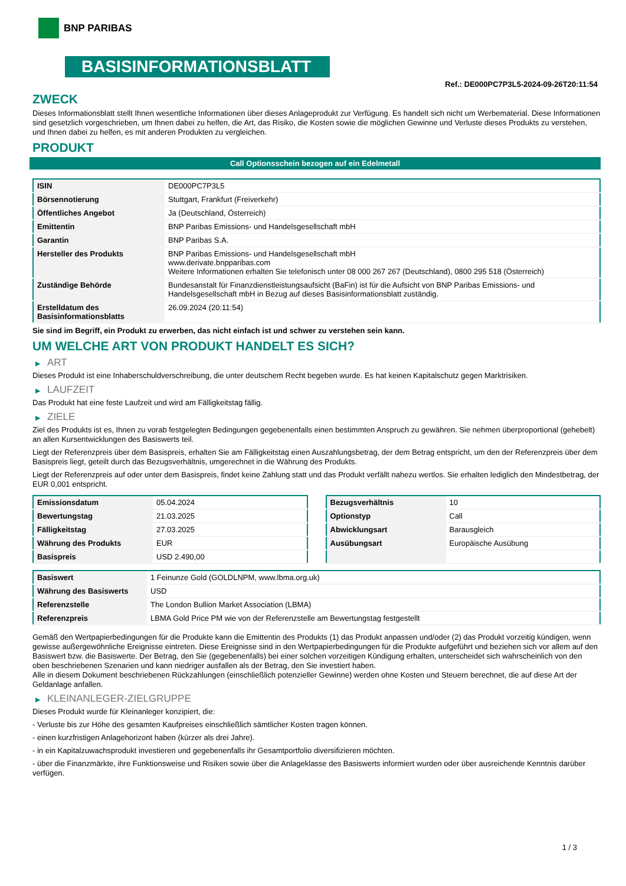BNP PARIBAS
BASISINFORMATIONSBLATT
Ref.: DE000PC7P3L5-2024-09-26T20:11:54
ZWECK
Dieses Informationsblatt stellt Ihnen wesentliche Informationen über dieses Anlageprodukt zur Verfügung. Es handelt sich nicht um Werbematerial. Diese Informationen sind gesetzlich vorgeschrieben, um Ihnen dabei zu helfen, die Art, das Risiko, die Kosten sowie die möglichen Gewinne und Verluste dieses Produkts zu verstehen, und Ihnen dabei zu helfen, es mit anderen Produkten zu vergleichen.
PRODUKT
Call Optionsschein bezogen auf ein Edelmetall
| ISIN | DE000PC7P3L5 |
| Börsennotierung | Stuttgart, Frankfurt (Freiverkehr) |
| Öffentliches Angebot | Ja (Deutschland, Österreich) |
| Emittentin | BNP Paribas Emissions- und Handelsgesellschaft mbH |
| Garantin | BNP Paribas S.A. |
| Hersteller des Produkts | BNP Paribas Emissions- und Handelsgesellschaft mbH www.derivate.bnpparibas.com Weitere Informationen erhalten Sie telefonisch unter 08 000 267 267 (Deutschland), 0800 295 518 (Österreich) |
| Zuständige Behörde | Bundesanstalt für Finanzdienstleistungsaufsicht (BaFin) ist für die Aufsicht von BNP Paribas Emissions- und Handelsgesellschaft mbH in Bezug auf dieses Basisinformationsblatt zuständig. |
| Erstelldatum des Basisinformationsblatts | 26.09.2024 (20:11:54) |
Sie sind im Begriff, ein Produkt zu erwerben, das nicht einfach ist und schwer zu verstehen sein kann.
UM WELCHE ART VON PRODUKT HANDELT ES SICH?
▶ ART
Dieses Produkt ist eine Inhaberschuldverschreibung, die unter deutschem Recht begeben wurde. Es hat keinen Kapitalschutz gegen Marktrisiken.
▶ LAUFZEIT
Das Produkt hat eine feste Laufzeit und wird am Fälligkeitstag fällig.
▶ ZIELE
Ziel des Produkts ist es, Ihnen zu vorab festgelegten Bedingungen gegebenenfalls einen bestimmten Anspruch zu gewähren. Sie nehmen überproportional (gehebelt) an allen Kursentwicklungen des Basiswerts teil.
Liegt der Referenzpreis über dem Basispreis, erhalten Sie am Fälligkeitstag einen Auszahlungsbetrag, der dem Betrag entspricht, um den der Referenzpreis über dem Basispreis liegt, geteilt durch das Bezugsverhältnis, umgerechnet in die Währung des Produkts.
Liegt der Referenzpreis auf oder unter dem Basispreis, findet keine Zahlung statt und das Produkt verfällt nahezu wertlos. Sie erhalten lediglich den Mindestbetrag, der EUR 0,001 entspricht.
| Emissionsdatum | 05.04.2024 |
| Bewertungstag | 21.03.2025 |
| Fälligkeitstag | 27.03.2025 |
| Währung des Produkts | EUR |
| Basispreis | USD 2.490,00 |
| Bezugsverhältnis | 10 |
| Optionstyp | Call |
| Abwicklungsart | Barausgleich |
| Ausübungsart | Europäische Ausübung |
| Basiswert | 1 Feinunze Gold (GOLDLNPM, www.lbma.org.uk) |
| Währung des Basiswerts | USD |
| Referenzstelle | The London Bullion Market Association (LBMA) |
| Referenzpreis | LBMA Gold Price PM wie von der Referenzstelle am Bewertungstag festgestellt |
Gemäß den Wertpapierbedingungen für die Produkte kann die Emittentin des Produkts (1) das Produkt anpassen und/oder (2) das Produkt vorzeitig kündigen, wenn gewisse außergewöhnliche Ereignisse eintreten. Diese Ereignisse sind in den Wertpapierbedingungen für die Produkte aufgeführt und beziehen sich vor allem auf den Basiswert bzw. die Basiswerte. Der Betrag, den Sie (gegebenenfalls) bei einer solchen vorzeitigen Kündigung erhalten, unterscheidet sich wahrscheinlich von den oben beschriebenen Szenarien und kann niedriger ausfallen als der Betrag, den Sie investiert haben.
Alle in diesem Dokument beschriebenen Rückzahlungen (einschließlich potenzieller Gewinne) werden ohne Kosten und Steuern berechnet, die auf diese Art der Geldanlage anfallen.
▶ KLEINANLEGER-ZIELGRUPPE
Dieses Produkt wurde für Kleinanleger konzipiert, die:
- Verluste bis zur Höhe des gesamten Kaufpreises einschließlich sämtlicher Kosten tragen können.
- einen kurzfristigen Anlagehorizont haben (kürzer als drei Jahre).
- in ein Kapitalzuwachsprodukt investieren und gegebenenfalls ihr Gesamtportfolio diversifizieren möchten.
- über die Finanzmärkte, ihre Funktionsweise und Risiken sowie über die Anlageklasse des Basiswerts informiert wurden oder über ausreichende Kenntnis darüber verfügen.
1 / 3